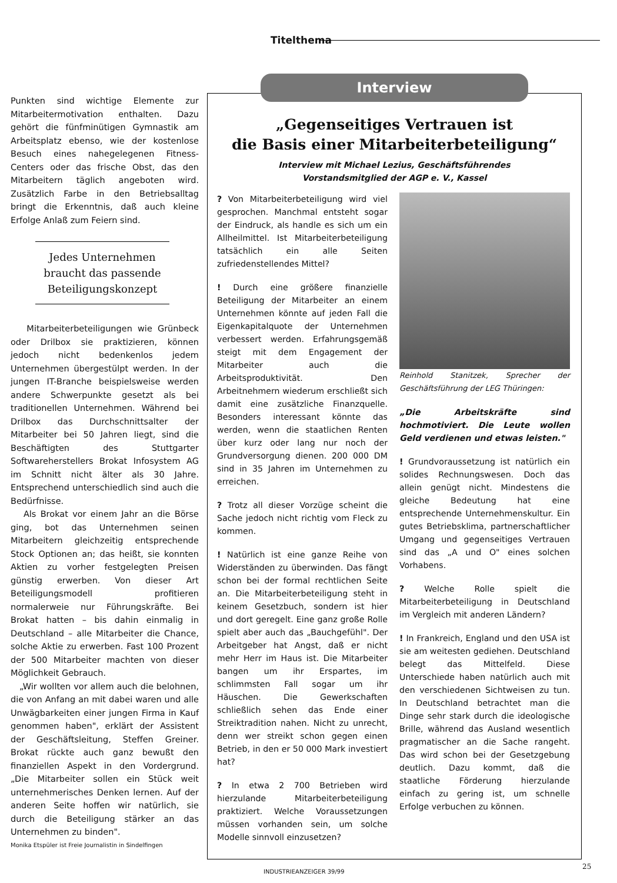Titelthema
Punkten sind wichtige Elemente zur Mitarbeitermotivation enthalten. Dazu gehört die fünfminütigen Gymnastik am Arbeitsplatz ebenso, wie der kostenlose Besuch eines nahegelegenen Fitness-Centers oder das frische Obst, das den Mitarbeitern täglich angeboten wird. Zusätzlich Farbe in den Betriebsalltag bringt die Erkenntnis, daß auch kleine Erfolge Anlaß zum Feiern sind.
Jedes Unternehmen braucht das passende Beteiligungskonzept
Mitarbeiterbeteiligungen wie Grünbeck oder Drilbox sie praktizieren, können jedoch nicht bedenkenlos jedem Unternehmen übergestülpt werden. In der jungen IT-Branche beispielsweise werden andere Schwerpunkte gesetzt als bei traditionellen Unternehmen. Während bei Drilbox das Durchschnittsalter der Mitarbeiter bei 50 Jahren liegt, sind die Beschäftigten des Stuttgarter Softwareherstellers Brokat Infosystem AG im Schnitt nicht älter als 30 Jahre. Entsprechend unterschiedlich sind auch die Bedürfnisse.
Als Brokat vor einem Jahr an die Börse ging, bot das Unternehmen seinen Mitarbeitern gleichzeitig entsprechende Stock Optionen an; das heißt, sie konnten Aktien zu vorher festgelegten Preisen günstig erwerben. Von dieser Art Beteiligungsmodell profitieren normalerweie nur Führungskräfte. Bei Brokat hatten – bis dahin einmalig in Deutschland – alle Mitarbeiter die Chance, solche Aktie zu erwerben. Fast 100 Prozent der 500 Mitarbeiter machten von dieser Möglichkeit Gebrauch.
„Wir wollten vor allem auch die belohnen, die von Anfang an mit dabei waren und alle Unwägbarkeiten einer jungen Firma in Kauf genommen haben", erklärt der Assistent der Geschäftsleitung, Steffen Greiner. Brokat rückte auch ganz bewußt den finanziellen Aspekt in den Vordergrund. „Die Mitarbeiter sollen ein Stück weit unternehmerisches Denken lernen. Auf der anderen Seite hoffen wir natürlich, sie durch die Beteiligung stärker an das Unternehmen zu binden".
Monika Etspüler ist Freie Journalistin in Sindelfingen
Interview
„Gegenseitiges Vertrauen ist
die Basis einer Mitarbeiterbeteiligung“
Interview mit Michael Lezius, Geschäftsführendes
Vorstandsmitglied der AGP e. V., Kassel
? Von Mitarbeiterbeteiligung wird viel gesprochen. Manchmal entsteht sogar der Eindruck, als handle es sich um ein Allheilmittel. Ist Mitarbeiterbeteiligung tatsächlich ein alle Seiten zufriedenstellendes Mittel?
! Durch eine größere finanzielle Beteiligung der Mitarbeiter an einem Unternehmen könnte auf jeden Fall die Eigenkapitalquote der Unternehmen verbessert werden. Erfahrungsgemäß steigt mit dem Engagement der Mitarbeiter auch die Arbeitsproduktivität. Den Arbeitnehmern wiederum erschließt sich damit eine zusätzliche Finanzquelle. Besonders interessant könnte das werden, wenn die staatlichen Renten über kurz oder lang nur noch der Grundversorgung dienen. 200 000 DM sind in 35 Jahren im Unternehmen zu erreichen.
? Trotz all dieser Vorzüge scheint die Sache jedoch nicht richtig vom Fleck zu kommen.
! Natürlich ist eine ganze Reihe von Widerständen zu überwinden. Das fängt schon bei der formal rechtlichen Seite an. Die Mitarbeiterbeteiligung steht in keinem Gesetzbuch, sondern ist hier und dort geregelt. Eine ganz große Rolle spielt aber auch das „Bauchgefühl". Der Arbeitgeber hat Angst, daß er nicht mehr Herr im Haus ist. Die Mitarbeiter bangen um ihr Erspartes, im schlimmsten Fall sogar um ihr Häuschen. Die Gewerkschaften schließlich sehen das Ende einer Streiktradition nahen. Nicht zu unrecht, denn wer streikt schon gegen einen Betrieb, in den er 50 000 Mark investiert hat?
? In etwa 2 700 Betrieben wird hierzulande Mitarbeiterbeteiligung praktiziert. Welche Voraussetzungen müssen vorhanden sein, um solche Modelle sinnvoll einzusetzen?
Reinhold Stanitzek, Sprecher der Geschäftsführung der LEG Thüringen:
„Die Arbeitskräfte sind hochmotiviert. Die Leute wollen Geld verdienen und etwas leisten."
! Grundvoraussetzung ist natürlich ein solides Rechnungswesen. Doch das allein genügt nicht. Mindestens die gleiche Bedeutung hat eine entsprechende Unternehmenskultur. Ein gutes Betriebsklima, partnerschaftlicher Umgang und gegenseitiges Vertrauen sind das „A und O" eines solchen Vorhabens.
? Welche Rolle spielt die Mitarbeiterbeteiligung in Deutschland im Vergleich mit anderen Ländern?
! In Frankreich, England und den USA ist sie am weitesten gediehen. Deutschland belegt das Mittelfeld. Diese Unterschiede haben natürlich auch mit den verschiedenen Sichtweisen zu tun. In Deutschland betrachtet man die Dinge sehr stark durch die ideologische Brille, während das Ausland wesentlich pragmatischer an die Sache rangeht. Das wird schon bei der Gesetzgebung deutlich. Dazu kommt, daß die staatliche Förderung hierzulande einfach zu gering ist, um schnelle Erfolge verbuchen zu können.
INDUSTRIEANZEIGER 39/99
25